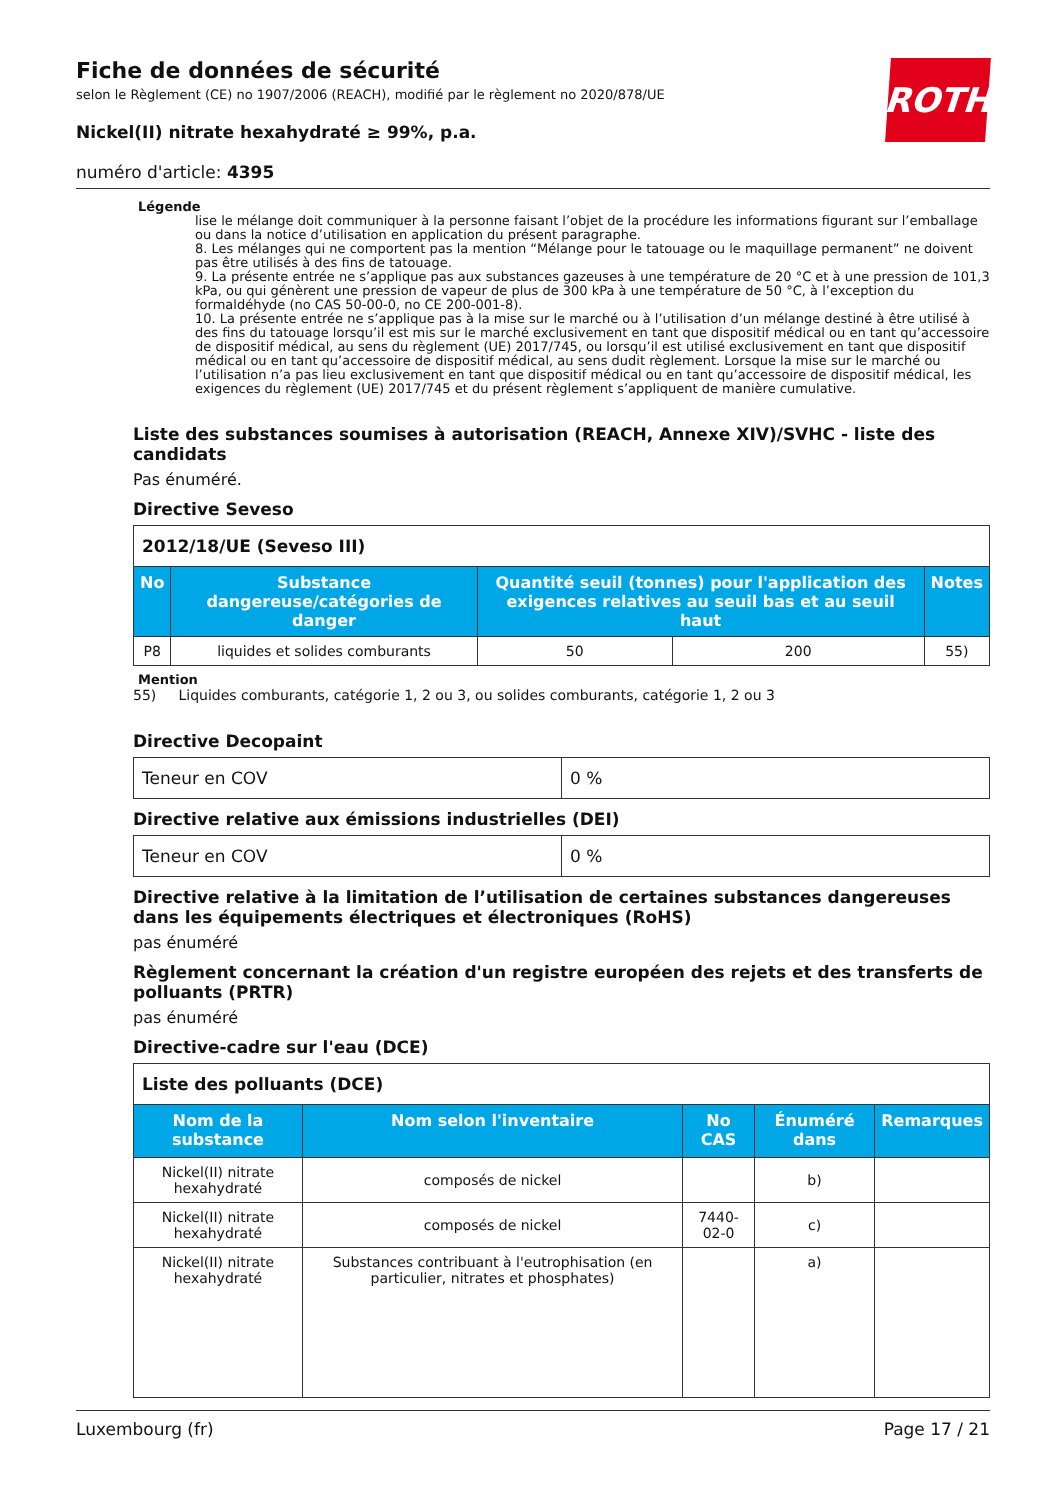Fiche de données de sécurité
selon le Règlement (CE) no 1907/2006 (REACH), modifié par le règlement no 2020/878/UE
Nickel(II) nitrate hexahydraté ≥ 99%, p.a.
numéro d'article: 4395
Légende
lise le mélange doit communiquer à la personne faisant l’objet de la procédure les informations figurant sur l’emballage ou dans la notice d’utilisation en application du présent paragraphe.
8. Les mélanges qui ne comportent pas la mention “Mélange pour le tatouage ou le maquillage permanent” ne doivent pas être utilisés à des fins de tatouage.
9. La présente entrée ne s’applique pas aux substances gazeuses à une température de 20 °C et à une pression de 101,3 kPa, ou qui génèrent une pression de vapeur de plus de 300 kPa à une température de 50 °C, à l’exception du formaldéhyde (no CAS 50-00-0, no CE 200-001-8).
10. La présente entrée ne s’applique pas à la mise sur le marché ou à l’utilisation d’un mélange destiné à être utilisé à des fins du tatouage lorsqu’il est mis sur le marché exclusivement en tant que dispositif médical ou en tant qu’accessoire de dispositif médical, au sens du règlement (UE) 2017/745, ou lorsqu’il est utilisé exclusivement en tant que dispositif médical ou en tant qu’accessoire de dispositif médical, au sens dudit règlement. Lorsque la mise sur le marché ou l’utilisation n’a pas lieu exclusivement en tant que dispositif médical ou en tant qu’accessoire de dispositif médical, les exigences du règlement (UE) 2017/745 et du présent règlement s’appliquent de manière cumulative.
Liste des substances soumises à autorisation (REACH, Annexe XIV)/SVHC - liste des candidats
Pas énuméré.
Directive Seveso
| 2012/18/UE (Seveso III) | | | | |
| No | Substance dangereuse/catégories de danger | Quantité seuil (tonnes) pour l'application des exigences relatives au seuil bas et au seuil haut | | Notes |
| P8 | liquides et solides comburants | 50 | 200 | 55) |
Mention
55) Liquides comburants, catégorie 1, 2 ou 3, ou solides comburants, catégorie 1, 2 ou 3
Directive Decopaint
| Teneur en COV | 0 % |
Directive relative aux émissions industrielles (DEI)
| Teneur en COV | 0 % |
Directive relative à la limitation de l’utilisation de certaines substances dangereuses dans les équipements électriques et électroniques (RoHS)
pas énuméré
Règlement concernant la création d'un registre européen des rejets et des transferts de polluants (PRTR)
pas énuméré
Directive-cadre sur l'eau (DCE)
| Liste des polluants (DCE) | | | | |
| Nom de la substance | Nom selon l'inventaire | No CAS | Énuméré dans | Remarques |
| Nickel(II) nitrate hexahydraté | composés de nickel | | b) | |
| Nickel(II) nitrate hexahydraté | composés de nickel | 7440-02-0 | c) | |
| Nickel(II) nitrate hexahydraté | Substances contribuant à l'eutrophisation (en particulier, nitrates et phosphates) | | a) | |
ROTH
Luxembourg (fr) Page 17 / 21